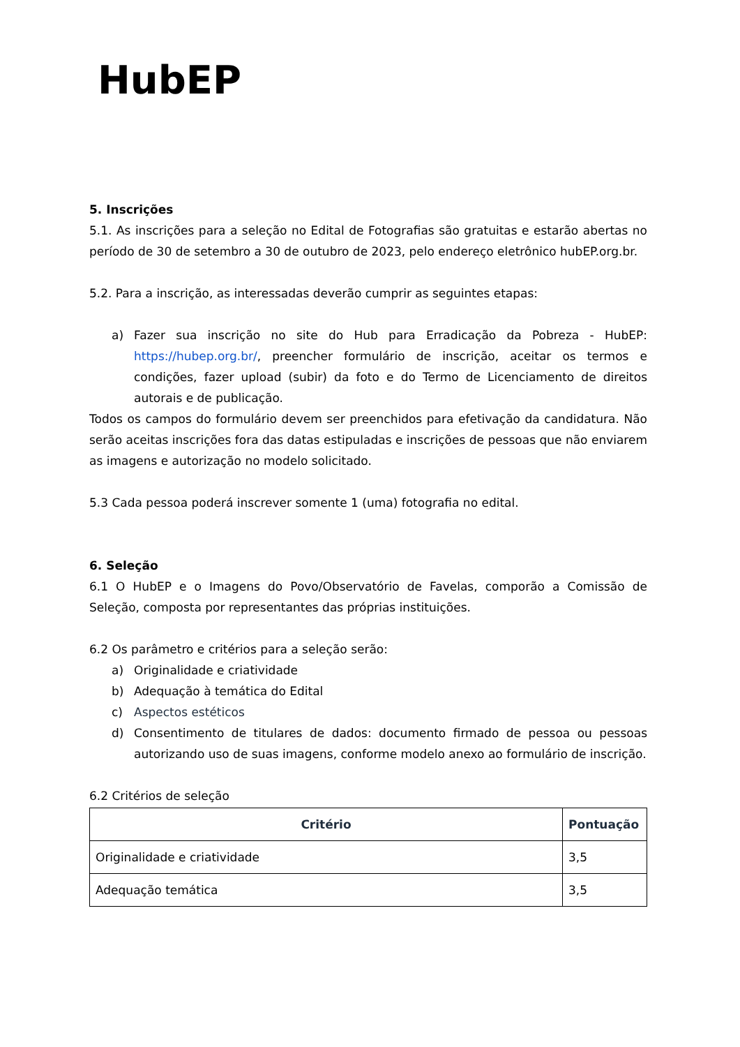HubEP
5. Inscrições
5.1. As inscrições para a seleção no Edital de Fotografias são gratuitas e estarão abertas no período de 30 de setembro a 30 de outubro de 2023, pelo endereço eletrônico hubEP.org.br.
5.2. Para a inscrição, as interessadas deverão cumprir as seguintes etapas:
a) Fazer sua inscrição no site do Hub para Erradicação da Pobreza - HubEP: https://hubep.org.br/, preencher formulário de inscrição, aceitar os termos e condições, fazer upload (subir) da foto e do Termo de Licenciamento de direitos autorais e de publicação.
Todos os campos do formulário devem ser preenchidos para efetivação da candidatura. Não serão aceitas inscrições fora das datas estipuladas e inscrições de pessoas que não enviarem as imagens e autorização no modelo solicitado.
5.3 Cada pessoa poderá inscrever somente 1 (uma) fotografia no edital.
6. Seleção
6.1 O HubEP e o Imagens do Povo/Observatório de Favelas, comporão a Comissão de Seleção, composta por representantes das próprias instituições.
6.2 Os parâmetro e critérios para a seleção serão:
a) Originalidade e criatividade
b) Adequação à temática do Edital
c) Aspectos estéticos
d) Consentimento de titulares de dados: documento firmado de pessoa ou pessoas autorizando uso de suas imagens, conforme modelo anexo ao formulário de inscrição.
6.2 Critérios de seleção
| Critério | Pontuação |
| --- | --- |
| Originalidade e criatividade | 3,5 |
| Adequação temática | 3,5 |